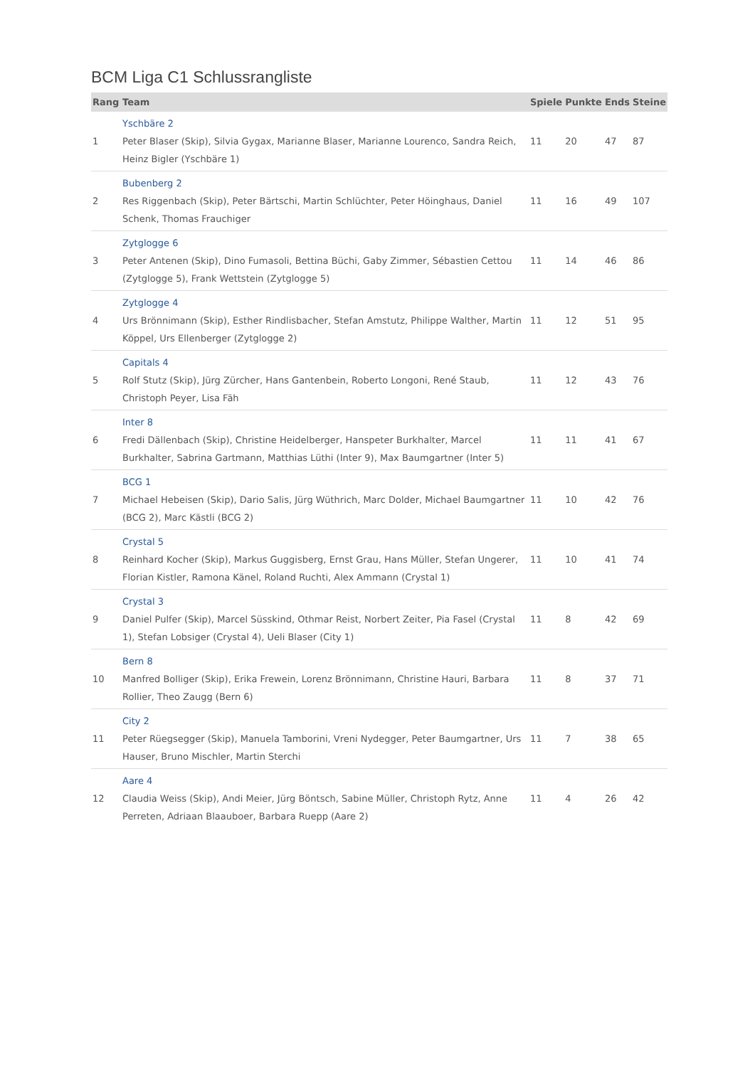BCM Liga C1 Schlussrangliste
| Rang | Team | Spiele | Punkte | Ends | Steine |
| --- | --- | --- | --- | --- | --- |
| 1 | Yschbäre 2 Peter Blaser (Skip), Silvia Gygax, Marianne Blaser, Marianne Lourenco, Sandra Reich, Heinz Bigler (Yschbäre 1) | 11 | 20 | 47 | 87 |
| 2 | Bubenberg 2 Res Riggenbach (Skip), Peter Bärtschi, Martin Schlüchter, Peter Höinghaus, Daniel Schenk, Thomas Frauchiger | 11 | 16 | 49 | 107 |
| 3 | Zytglogge 6 Peter Antenen (Skip), Dino Fumasoli, Bettina Büchi, Gaby Zimmer, Sébastien Cettou (Zytglogge 5), Frank Wettstein (Zytglogge 5) | 11 | 14 | 46 | 86 |
| 4 | Zytglogge 4 Urs Brönnimann (Skip), Esther Rindlisbacher, Stefan Amstutz, Philippe Walther, Martin Köppel, Urs Ellenberger (Zytglogge 2) | 11 | 12 | 51 | 95 |
| 5 | Capitals 4 Rolf Stutz (Skip), Jürg Zürcher, Hans Gantenbein, Roberto Longoni, René Staub, Christoph Peyer, Lisa Fäh | 11 | 12 | 43 | 76 |
| 6 | Inter 8 Fredi Dällenbach (Skip), Christine Heidelberger, Hanspeter Burkhalter, Marcel Burkhalter, Sabrina Gartmann, Matthias Lüthi (Inter 9), Max Baumgartner (Inter 5) | 11 | 11 | 41 | 67 |
| 7 | BCG 1 Michael Hebeisen (Skip), Dario Salis, Jürg Wüthrich, Marc Dolder, Michael Baumgartner (BCG 2), Marc Kästli (BCG 2) | 11 | 10 | 42 | 76 |
| 8 | Crystal 5 Reinhard Kocher (Skip), Markus Guggisberg, Ernst Grau, Hans Müller, Stefan Ungerer, Florian Kistler, Ramona Känel, Roland Ruchti, Alex Ammann (Crystal 1) | 11 | 10 | 41 | 74 |
| 9 | Crystal 3 Daniel Pulfer (Skip), Marcel Süsskind, Othmar Reist, Norbert Zeiter, Pia Fasel (Crystal 1), Stefan Lobsiger (Crystal 4), Ueli Blaser (City 1) | 11 | 8 | 42 | 69 |
| 10 | Bern 8 Manfred Bolliger (Skip), Erika Frewein, Lorenz Brönnimann, Christine Hauri, Barbara Rollier, Theo Zaugg (Bern 6) | 11 | 8 | 37 | 71 |
| 11 | City 2 Peter Rüegsegger (Skip), Manuela Tamborini, Vreni Nydegger, Peter Baumgartner, Urs Hauser, Bruno Mischler, Martin Sterchi | 11 | 7 | 38 | 65 |
| 12 | Aare 4 Claudia Weiss (Skip), Andi Meier, Jürg Böntsch, Sabine Müller, Christoph Rytz, Anne Perreten, Adriaan Blaauboer, Barbara Ruepp (Aare 2) | 11 | 4 | 26 | 42 |